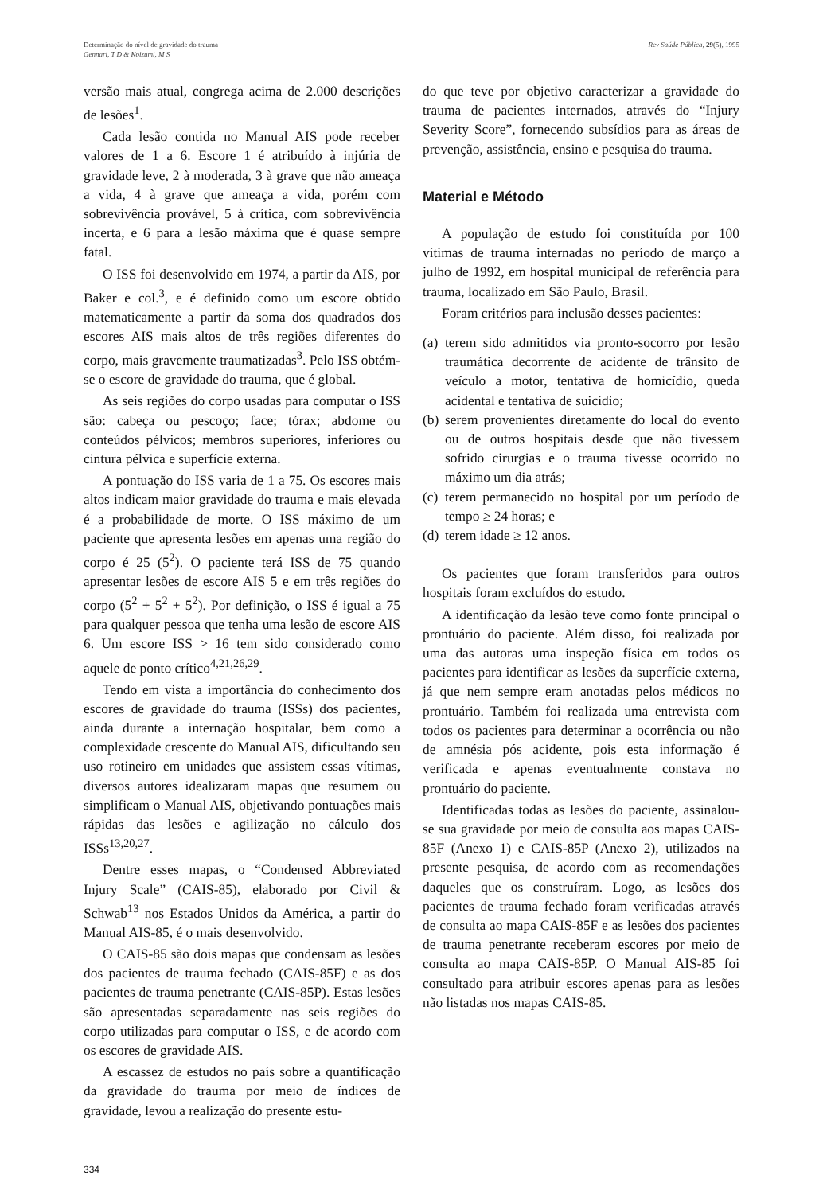Determinação do nível de gravidade do trauma
Gennari, T D & Koizumi, M S
Rev Saúde Pública, 29(5), 1995
versão mais atual, congrega acima de 2.000 descrições de lesões<sup>1</sup>.
Cada lesão contida no Manual AIS pode receber valores de 1 a 6. Escore 1 é atribuído à injúria de gravidade leve, 2 à moderada, 3 à grave que não ameaça a vida, 4 à grave que ameaça a vida, porém com sobrevivência provável, 5 à crítica, com sobrevivência incerta, e 6 para a lesão máxima que é quase sempre fatal.
O ISS foi desenvolvido em 1974, a partir da AIS, por Baker e col.<sup>3</sup>, e é definido como um escore obtido matematicamente a partir da soma dos quadrados dos escores AIS mais altos de três regiões diferentes do corpo, mais gravemente traumatizadas<sup>3</sup>. Pelo ISS obtém-se o escore de gravidade do trauma, que é global.
As seis regiões do corpo usadas para computar o ISS são: cabeça ou pescoço; face; tórax; abdome ou conteúdos pélvicos; membros superiores, inferiores ou cintura pélvica e superfície externa.
A pontuação do ISS varia de 1 a 75. Os escores mais altos indicam maior gravidade do trauma e mais elevada é a probabilidade de morte. O ISS máximo de um paciente que apresenta lesões em apenas uma região do corpo é 25 (5<sup>2</sup>). O paciente terá ISS de 75 quando apresentar lesões de escore AIS 5 e em três regiões do corpo (5<sup>2</sup> + 5<sup>2</sup> + 5<sup>2</sup>). Por definição, o ISS é igual a 75 para qualquer pessoa que tenha uma lesão de escore AIS 6. Um escore ISS > 16 tem sido considerado como aquele de ponto crítico<sup>4,21,26,29</sup>.
Tendo em vista a importância do conhecimento dos escores de gravidade do trauma (ISSs) dos pacientes, ainda durante a internação hospitalar, bem como a complexidade crescente do Manual AIS, dificultando seu uso rotineiro em unidades que assistem essas vítimas, diversos autores idealizaram mapas que resumem ou simplificam o Manual AIS, objetivando pontuações mais rápidas das lesões e agilização no cálculo dos ISSs<sup>13,20,27</sup>.
Dentre esses mapas, o “Condensed Abbreviated Injury Scale” (CAIS-85), elaborado por Civil & Schwab<sup>13</sup> nos Estados Unidos da América, a partir do Manual AIS-85, é o mais desenvolvido.
O CAIS-85 são dois mapas que condensam as lesões dos pacientes de trauma fechado (CAIS-85F) e as dos pacientes de trauma penetrante (CAIS-85P). Estas lesões são apresentadas separadamente nas seis regiões do corpo utilizadas para computar o ISS, e de acordo com os escores de gravidade AIS.
A escassez de estudos no país sobre a quantificação da gravidade do trauma por meio de índices de gravidade, levou a realização do presente estu-
334
do que teve por objetivo caracterizar a gravidade do trauma de pacientes internados, através do “Injury Severity Score”, fornecendo subsídios para as áreas de prevenção, assistência, ensino e pesquisa do trauma.
Material e Método
A população de estudo foi constituída por 100 vítimas de trauma internadas no período de março a julho de 1992, em hospital municipal de referência para trauma, localizado em São Paulo, Brasil.
Foram critérios para inclusão desses pacientes:
(a) terem sido admitidos via pronto-socorro por lesão traumática decorrente de acidente de trânsito de veículo a motor, tentativa de homicídio, queda acidental e tentativa de suicídio;
(b) serem provenientes diretamente do local do evento ou de outros hospitais desde que não tivessem sofrido cirurgias e o trauma tivesse ocorrido no máximo um dia atrás;
(c) terem permanecido no hospital por um período de tempo ≥ 24 horas; e
(d) terem idade ≥ 12 anos.
Os pacientes que foram transferidos para outros hospitais foram excluídos do estudo.
A identificação da lesão teve como fonte principal o prontuário do paciente. Além disso, foi realizada por uma das autoras uma inspeção física em todos os pacientes para identificar as lesões da superfície externa, já que nem sempre eram anotadas pelos médicos no prontuário. Também foi realizada uma entrevista com todos os pacientes para determinar a ocorrência ou não de amnésia pós acidente, pois esta informação é verificada e apenas eventualmente constava no prontuário do paciente.
Identificadas todas as lesões do paciente, assinalou-se sua gravidade por meio de consulta aos mapas CAIS-85F (Anexo 1) e CAIS-85P (Anexo 2), utilizados na presente pesquisa, de acordo com as recomendações daqueles que os construíram. Logo, as lesões dos pacientes de trauma fechado foram verificadas através de consulta ao mapa CAIS-85F e as lesões dos pacientes de trauma penetrante receberam escores por meio de consulta ao mapa CAIS-85P. O Manual AIS-85 foi consultado para atribuir escores apenas para as lesões não listadas nos mapas CAIS-85.